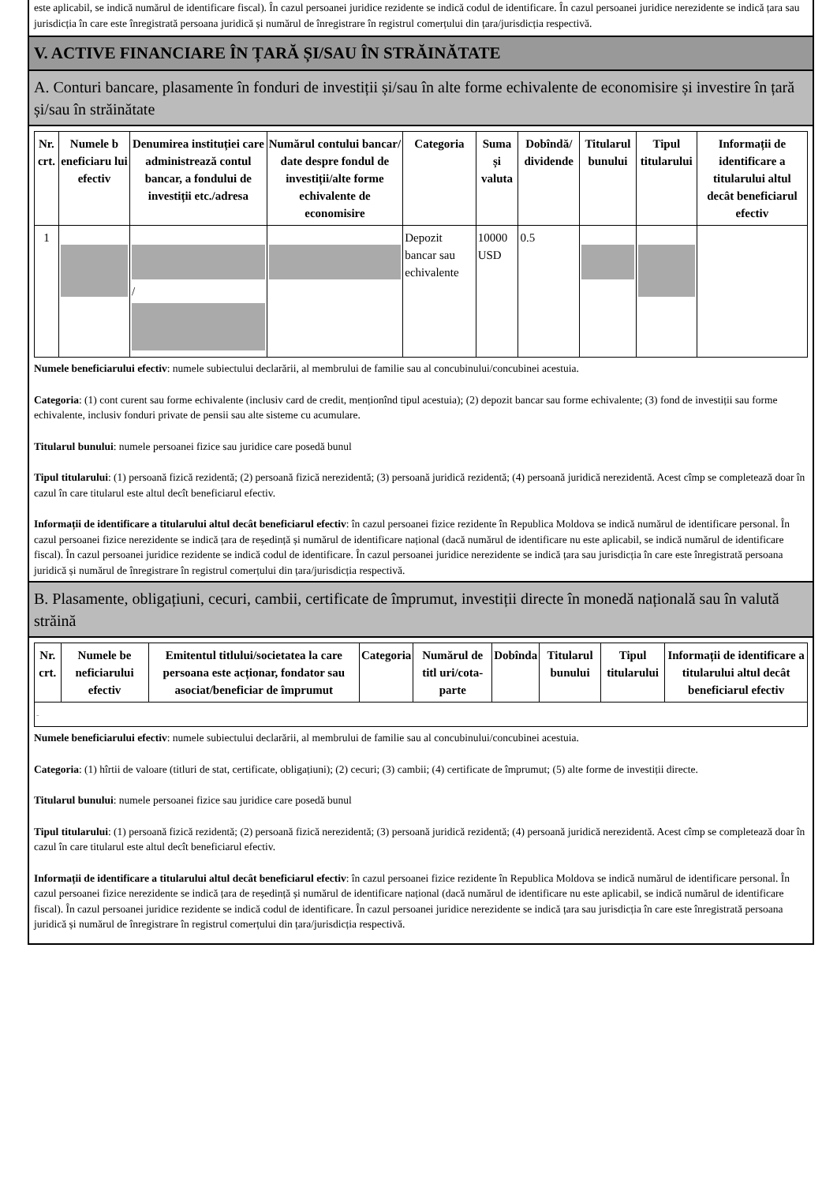este aplicabil, se indică numărul de identificare fiscal). În cazul persoanei juridice rezidente se indică codul de identificare. În cazul persoanei juridice nerezidente se indică țara sau jurisdicția în care este înregistrată persoana juridică și numărul de înregistrare în registrul comerțului din țara/jurisdicția respectivă.
V. ACTIVE FINANCIARE ÎN ȚARĂ ȘI/SAU ÎN STRĂINĂTATE
A. Conturi bancare, plasamente în fonduri de investiții și/sau în alte forme echivalente de economisire și investire în țară și/sau în străinătate
| Nr. crt. | Numele b eneficiaru lui efectiv | Denumirea instituției care administrează contul bancar, a fondului de investiții etc./adresa | Numărul contului bancar/ date despre fondul de investiții/alte forme echivalente de economisire | Categoria | Suma și valuta | Dobîndă/ dividende | Titularul bunului | Tipul titularului | Informații de identificare a titularului altul decât beneficiarul efectiv |
| --- | --- | --- | --- | --- | --- | --- | --- | --- | --- |
| 1 | | / | | Depozit bancar sau echivalente | 10000 USD | 0.5 | | | |
Numele beneficiarului efectiv: numele subiectului declarării, al membrului de familie sau al concubinului/concubinei acestuia.
Categoria: (1) cont curent sau forme echivalente (inclusiv card de credit, menționînd tipul acestuia); (2) depozit bancar sau forme echivalente; (3) fond de investiții sau forme echivalente, inclusiv fonduri private de pensii sau alte sisteme cu acumulare.
Titularul bunului: numele persoanei fizice sau juridice care posedă bunul
Tipul titularului: (1) persoană fizică rezidentă; (2) persoană fizică nerezidentă; (3) persoană juridică rezidentă; (4) persoană juridică nerezidentă. Acest cîmp se completează doar în cazul în care titularul este altul decît beneficiarul efectiv.
Informații de identificare a titularului altul decât beneficiarul efectiv: în cazul persoanei fizice rezidente în Republica Moldova se indică numărul de identificare personal. În cazul persoanei fizice nerezidente se indică țara de reședință și numărul de identificare național (dacă numărul de identificare nu este aplicabil, se indică numărul de identificare fiscal). În cazul persoanei juridice rezidente se indică codul de identificare. În cazul persoanei juridice nerezidente se indică țara sau jurisdicția în care este înregistrată persoana juridică și numărul de înregistrare în registrul comerțului din țara/jurisdicția respectivă.
B. Plasamente, obligațiuni, cecuri, cambii, certificate de împrumut, investiții directe în monedă națională sau în valută străină
| Nr. crt. | Numele be neficiarului efectiv | Emitentul titlului/societatea la care persoana este acționar, fondator sau asociat/beneficiar de împrumut | Categoria | Numărul de titl uri/cota-parte | Dobînda | Titularul bunului | Tipul titularului | Informații de identificare a titularului altul decât beneficiarul efectiv |
| --- | --- | --- | --- | --- | --- | --- | --- | --- |
| - | | | | | | | | |
Numele beneficiarului efectiv: numele subiectului declarării, al membrului de familie sau al concubinului/concubinei acestuia.
Categoria: (1) hîrtii de valoare (titluri de stat, certificate, obligațiuni); (2) cecuri; (3) cambii; (4) certificate de împrumut; (5) alte forme de investiții directe.
Titularul bunului: numele persoanei fizice sau juridice care posedă bunul
Tipul titularului: (1) persoană fizică rezidentă; (2) persoană fizică nerezidentă; (3) persoană juridică rezidentă; (4) persoană juridică nerezidentă. Acest cîmp se completează doar în cazul în care titularul este altul decît beneficiarul efectiv.
Informații de identificare a titularului altul decât beneficiarul efectiv: în cazul persoanei fizice rezidente în Republica Moldova se indică numărul de identificare personal. În cazul persoanei fizice nerezidente se indică țara de reședință și numărul de identificare național (dacă numărul de identificare nu este aplicabil, se indică numărul de identificare fiscal). În cazul persoanei juridice rezidente se indică codul de identificare. În cazul persoanei juridice nerezidente se indică țara sau jurisdicția în care este înregistrată persoana juridică și numărul de înregistrare în registrul comerțului din țara/jurisdicția respectivă.